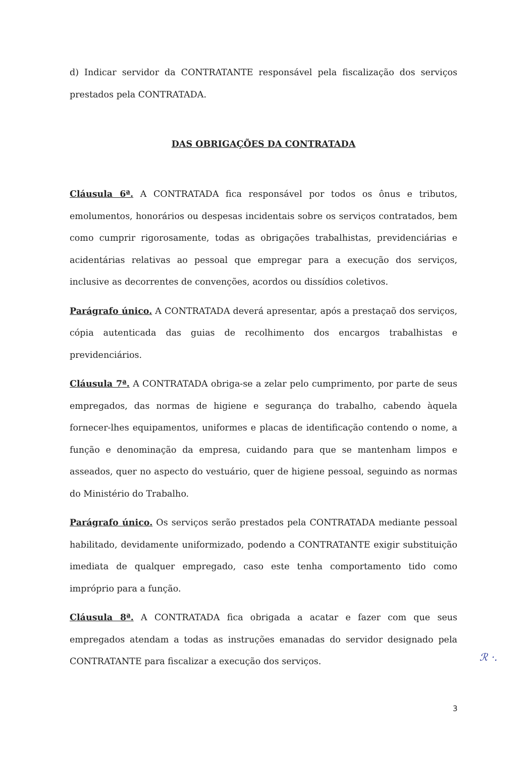d) Indicar servidor da CONTRATANTE responsável pela fiscalização dos serviços prestados pela CONTRATADA.
DAS OBRIGAÇÕES DA CONTRATADA
Cláusula 6ª. A CONTRATADA fica responsável por todos os ônus e tributos, emolumentos, honorários ou despesas incidentais sobre os serviços contratados, bem como cumprir rigorosamente, todas as obrigações trabalhistas, previdenciárias e acidentárias relativas ao pessoal que empregar para a execução dos serviços, inclusive as decorrentes de convenções, acordos ou dissídios coletivos.
Parágrafo único. A CONTRATADA deverá apresentar, após a prestaçaõ dos serviços, cópia autenticada das guias de recolhimento dos encargos trabalhistas e previdenciários.
Cláusula 7ª. A CONTRATADA obriga-se a zelar pelo cumprimento, por parte de seus empregados, das normas de higiene e segurança do trabalho, cabendo àquela fornecer-lhes equipamentos, uniformes e placas de identificação contendo o nome, a função e denominação da empresa, cuidando para que se mantenham limpos e asseados, quer no aspecto do vestuário, quer de higiene pessoal, seguindo as normas do Ministério do Trabalho.
Parágrafo único. Os serviços serão prestados pela CONTRATADA mediante pessoal habilitado, devidamente uniformizado, podendo a CONTRATANTE exigir substituição imediata de qualquer empregado, caso este tenha comportamento tido como impróprio para a função.
Cláusula 8ª. A CONTRATADA fica obrigada a acatar e fazer com que seus empregados atendam a todas as instruções emanadas do servidor designado pela CONTRATANTE para fiscalizar a execução dos serviços.
ℛ ·.
3